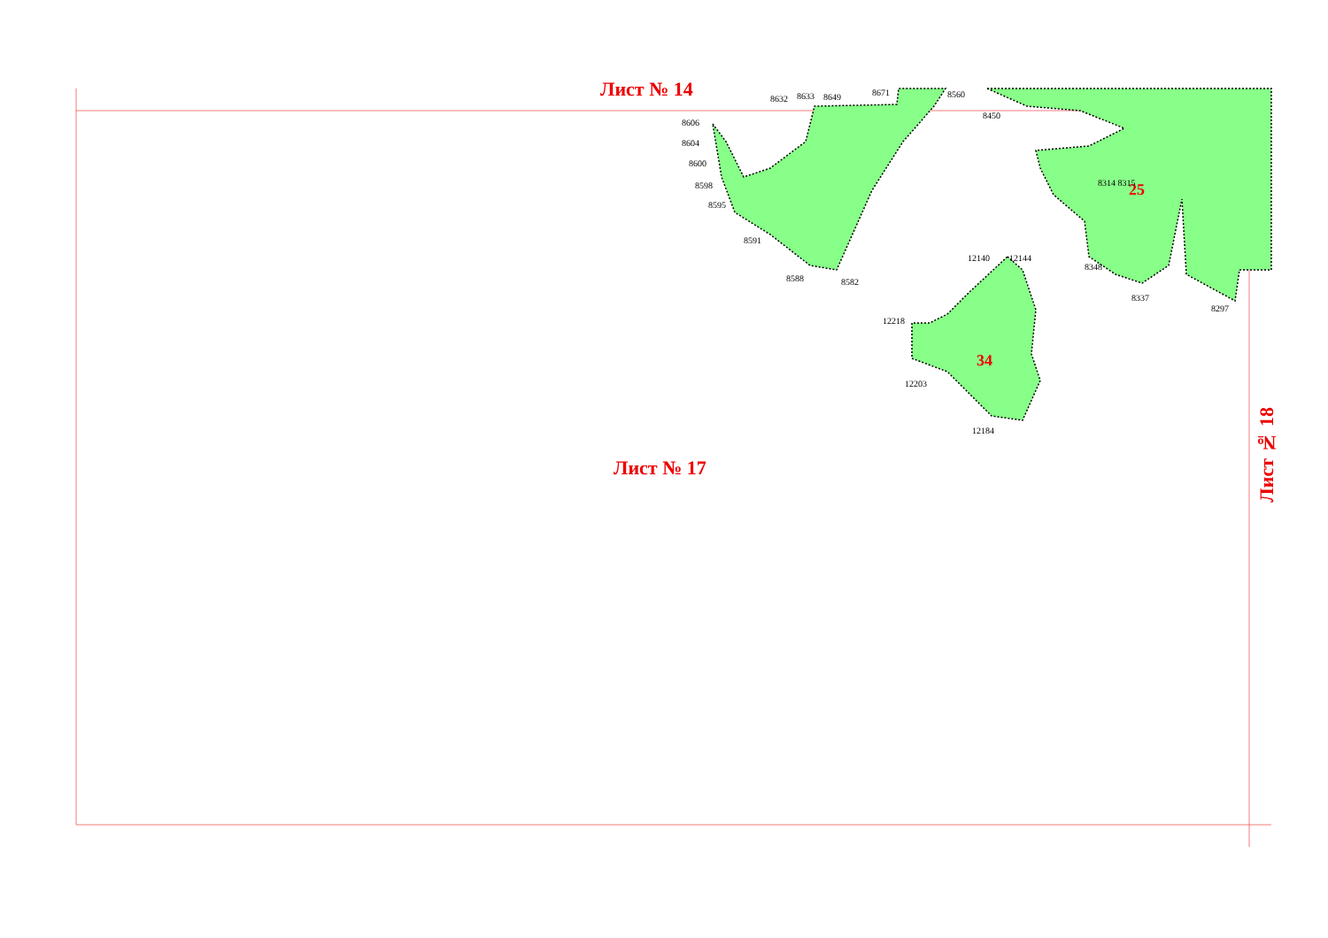25
34
8632
8633
8649
8671
8560
8606
8604
8600
8598
8595
8591
8588
8582
12140
12144
12218
12203
12184
8450
8314 8315
8348
8337
8297
Лист № 14
Лист № 17
Лист № 18